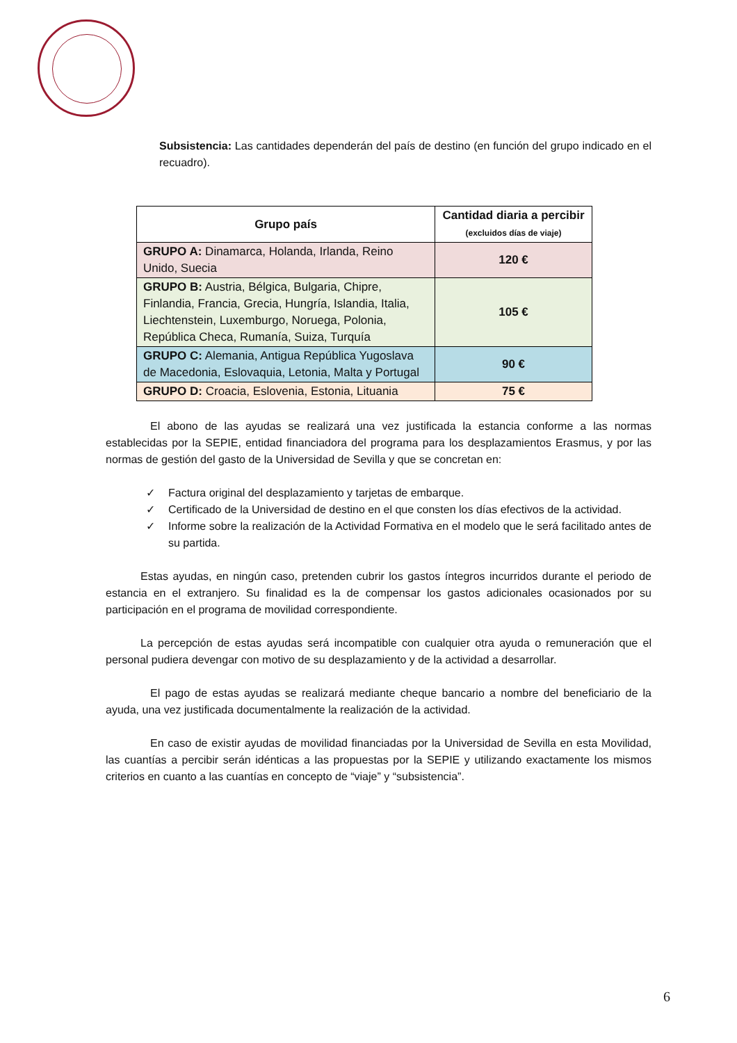Subsistencia: Las cantidades dependerán del país de destino (en función del grupo indicado en el recuadro).
| Grupo país | Cantidad diaria a percibir (excluidos días de viaje) |
| --- | --- |
| GRUPO A: Dinamarca, Holanda, Irlanda, Reino Unido, Suecia | 120 € |
| GRUPO B: Austria, Bélgica, Bulgaria, Chipre, Finlandia, Francia, Grecia, Hungría, Islandia, Italia, Liechtenstein, Luxemburgo, Noruega, Polonia, República Checa, Rumanía, Suiza, Turquía | 105 € |
| GRUPO C: Alemania, Antigua República Yugoslava de Macedonia, Eslovaquia, Letonia, Malta y Portugal | 90 € |
| GRUPO D: Croacia, Eslovenia, Estonia, Lituania | 75 € |
El abono de las ayudas se realizará una vez justificada la estancia conforme a las normas establecidas por la SEPIE, entidad financiadora del programa para los desplazamientos Erasmus, y por las normas de gestión del gasto de la Universidad de Sevilla y que se concretan en:
✓ Factura original del desplazamiento y tarjetas de embarque.
✓ Certificado de la Universidad de destino en el que consten los días efectivos de la actividad.
✓ Informe sobre la realización de la Actividad Formativa en el modelo que le será facilitado antes de su partida.
Estas ayudas, en ningún caso, pretenden cubrir los gastos íntegros incurridos durante el periodo de estancia en el extranjero. Su finalidad es la de compensar los gastos adicionales ocasionados por su participación en el programa de movilidad correspondiente.
La percepción de estas ayudas será incompatible con cualquier otra ayuda o remuneración que el personal pudiera devengar con motivo de su desplazamiento y de la actividad a desarrollar.
El pago de estas ayudas se realizará mediante cheque bancario a nombre del beneficiario de la ayuda, una vez justificada documentalmente la realización de la actividad.
En caso de existir ayudas de movilidad financiadas por la Universidad de Sevilla en esta Movilidad, las cuantías a percibir serán idénticas a las propuestas por la SEPIE y utilizando exactamente los mismos criterios en cuanto a las cuantías en concepto de “viaje” y “subsistencia”.
6